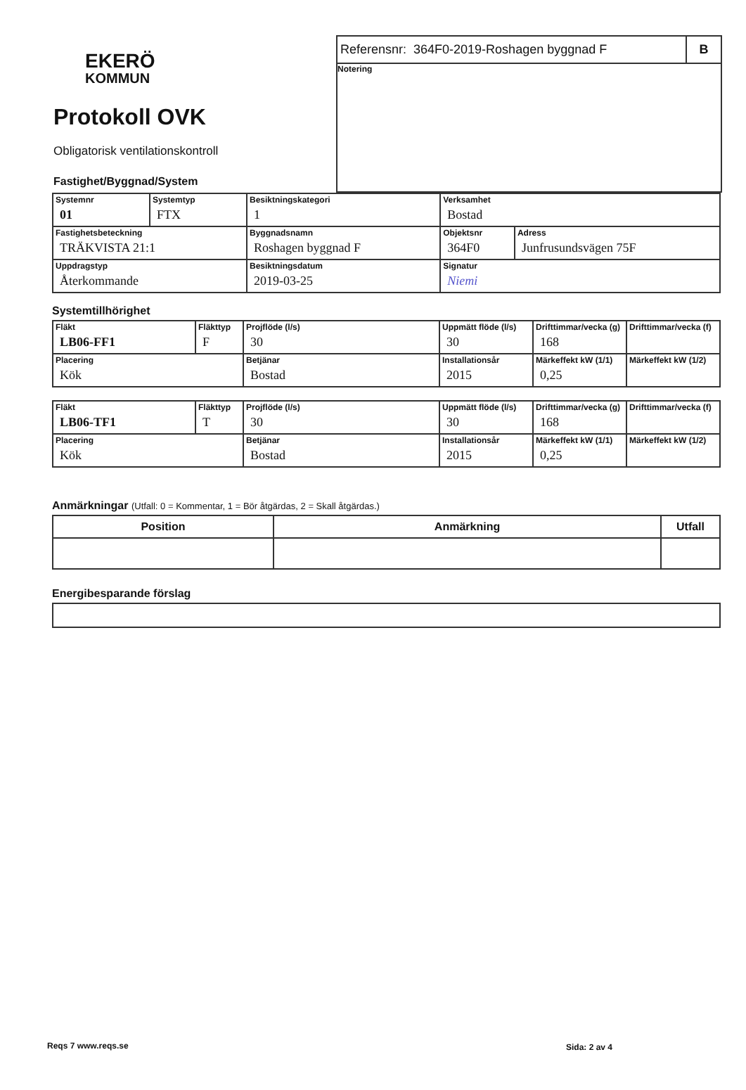EKERÖ
KOMMUN
Protokoll OVK
Obligatorisk ventilationskontroll
Fastighet/Byggnad/System
Referensnr: 364F0-2019-Roshagen byggnad F
B
Notering
| Systemnr 01 | Systemtyp FTX | Besiktningskategori 1 | Verksamhet Bostad | | |
| Fastighetsbeteckning TRÄKVISTA 21:1 | | Byggnadsnamn Roshagen byggnad F | | Objektsnr 364F0 | Adress Junfrusundsvägen 75F |
| Uppdragstyp Återkommande | | Besiktningsdatum 2019-03-25 | | Signatur Niemi | |
Systemtillhörighet
| Fläkt LB06-FF1 | Fläkttyp F | Projflöde (l/s) 30 | Uppmätt flöde (l/s) 30 | Drifttimmar/vecka (g) 168 | Drifttimmar/vecka (f) |
| Placering Kök | | Betjänar Bostad | Installationsår 2015 | Märkeffekt kW (1/1) 0,25 | Märkeffekt kW (1/2) |
| Fläkt LB06-TF1 | Fläkttyp T | Projflöde (l/s) 30 | Uppmätt flöde (l/s) 30 | Drifttimmar/vecka (g) 168 | Drifttimmar/vecka (f) |
| Placering Kök | | Betjänar Bostad | Installationsår 2015 | Märkeffekt kW (1/1) 0,25 | Märkeffekt kW (1/2) |
Anmärkningar (Utfall: 0 = Kommentar, 1 = Bör åtgärdas, 2 = Skall åtgärdas.)
| Position | Anmärkning | Utfall |
| --- | --- | --- |
Energibesparande förslag
Reqs 7 www.reqs.se Sida: 2 av 4